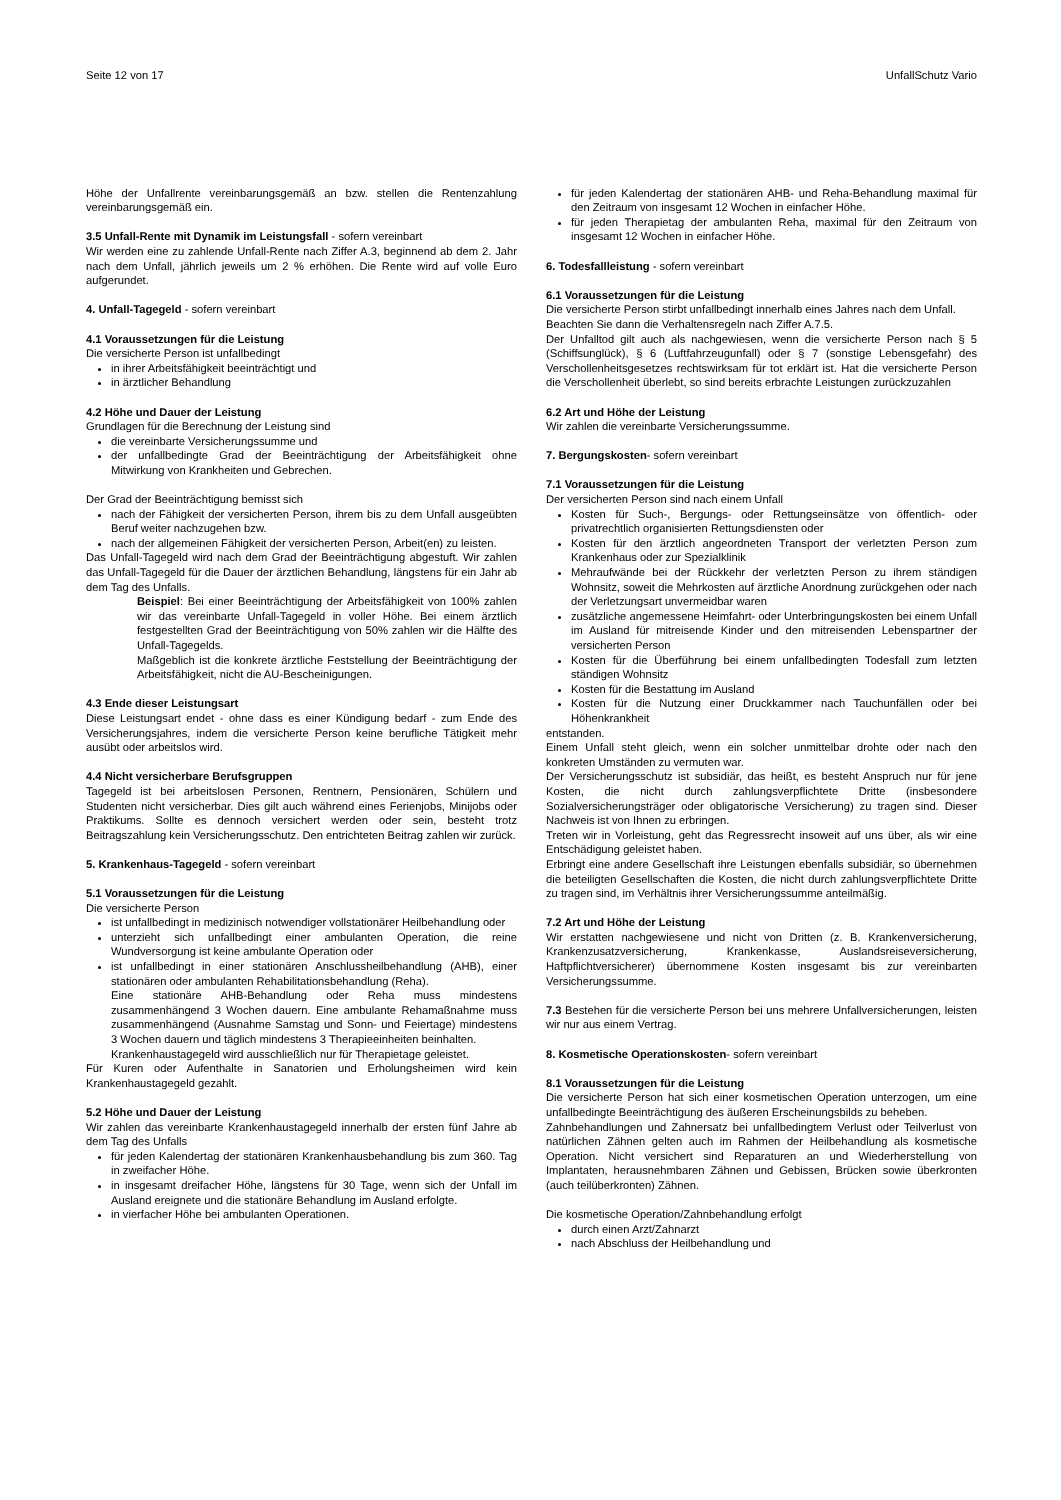Seite 12 von 17 UnfallSchutz Vario
Höhe der Unfallrente vereinbarungsgemäß an bzw. stellen die Rentenzahlung vereinbarungsgemäß ein.
3.5 Unfall-Rente mit Dynamik im Leistungsfall - sofern vereinbart
Wir werden eine zu zahlende Unfall-Rente nach Ziffer A.3, beginnend ab dem 2. Jahr nach dem Unfall, jährlich jeweils um 2 % erhöhen. Die Rente wird auf volle Euro aufgerundet.
4. Unfall-Tagegeld - sofern vereinbart
4.1 Voraussetzungen für die Leistung
Die versicherte Person ist unfallbedingt
in ihrer Arbeitsfähigkeit beeinträchtigt und
in ärztlicher Behandlung
4.2 Höhe und Dauer der Leistung
Grundlagen für die Berechnung der Leistung sind
die vereinbarte Versicherungssumme und
der unfallbedingte Grad der Beeinträchtigung der Arbeitsfähigkeit ohne Mitwirkung von Krankheiten und Gebrechen.
Der Grad der Beeinträchtigung bemisst sich
nach der Fähigkeit der versicherten Person, ihrem bis zu dem Unfall ausgeübten Beruf weiter nachzugehen bzw.
nach der allgemeinen Fähigkeit der versicherten Person, Arbeit(en) zu leisten.
Das Unfall-Tagegeld wird nach dem Grad der Beeinträchtigung abgestuft. Wir zahlen das Unfall-Tagegeld für die Dauer der ärztlichen Behandlung, längstens für ein Jahr ab dem Tag des Unfalls.
Beispiel: Bei einer Beeinträchtigung der Arbeitsfähigkeit von 100% zahlen wir das vereinbarte Unfall-Tagegeld in voller Höhe. Bei einem ärztlich festgestellten Grad der Beeinträchtigung von 50% zahlen wir die Hälfte des Unfall-Tagegelds.
Maßgeblich ist die konkrete ärztliche Feststellung der Beeinträchtigung der Arbeitsfähigkeit, nicht die AU-Bescheinigungen.
4.3 Ende dieser Leistungsart
Diese Leistungsart endet - ohne dass es einer Kündigung bedarf - zum Ende des Versicherungsjahres, indem die versicherte Person keine berufliche Tätigkeit mehr ausübt oder arbeitslos wird.
4.4 Nicht versicherbare Berufsgruppen
Tagegeld ist bei arbeitslosen Personen, Rentnern, Pensionären, Schülern und Studenten nicht versicherbar. Dies gilt auch während eines Ferienjobs, Minijobs oder Praktikums. Sollte es dennoch versichert werden oder sein, besteht trotz Beitragszahlung kein Versicherungsschutz. Den entrichteten Beitrag zahlen wir zurück.
5. Krankenhaus-Tagegeld - sofern vereinbart
5.1 Voraussetzungen für die Leistung
Die versicherte Person
ist unfallbedingt in medizinisch notwendiger vollstationärer Heilbehandlung oder
unterzieht sich unfallbedingt einer ambulanten Operation, die reine Wundversorgung ist keine ambulante Operation oder
ist unfallbedingt in einer stationären Anschlussheilbehandlung (AHB), einer stationären oder ambulanten Rehabilitationsbehandlung (Reha).
Eine stationäre AHB-Behandlung oder Reha muss mindestens zusammenhängend 3 Wochen dauern. Eine ambulante Rehamaßnahme muss zusammenhängend (Ausnahme Samstag und Sonn- und Feiertage) mindestens 3 Wochen dauern und täglich mindestens 3 Therapieeinheiten beinhalten.
Krankenhaustagegeld wird ausschließlich nur für Therapietage geleistet.
Für Kuren oder Aufenthalte in Sanatorien und Erholungsheimen wird kein Krankenhaustagegeld gezahlt.
5.2 Höhe und Dauer der Leistung
Wir zahlen das vereinbarte Krankenhaustagegeld innerhalb der ersten fünf Jahre ab dem Tag des Unfalls
für jeden Kalendertag der stationären Krankenhausbehandlung bis zum 360. Tag in zweifacher Höhe.
in insgesamt dreifacher Höhe, längstens für 30 Tage, wenn sich der Unfall im Ausland ereignete und die stationäre Behandlung im Ausland erfolgte.
in vierfacher Höhe bei ambulanten Operationen.
für jeden Kalendertag der stationären AHB- und Reha-Behandlung maximal für den Zeitraum von insgesamt 12 Wochen in einfacher Höhe.
für jeden Therapietag der ambulanten Reha, maximal für den Zeitraum von insgesamt 12 Wochen in einfacher Höhe.
6. Todesfallleistung - sofern vereinbart
6.1 Voraussetzungen für die Leistung
Die versicherte Person stirbt unfallbedingt innerhalb eines Jahres nach dem Unfall.
Beachten Sie dann die Verhaltensregeln nach Ziffer A.7.5.
Der Unfalltod gilt auch als nachgewiesen, wenn die versicherte Person nach § 5 (Schiffsunglück), § 6 (Luftfahrzeugunfall) oder § 7 (sonstige Lebensgefahr) des Verschollenheitsgesetzes rechtswirksam für tot erklärt ist. Hat die versicherte Person die Verschollenheit überlebt, so sind bereits erbrachte Leistungen zurückzuzahlen
6.2 Art und Höhe der Leistung
Wir zahlen die vereinbarte Versicherungssumme.
7. Bergungskosten- sofern vereinbart
7.1 Voraussetzungen für die Leistung
Der versicherten Person sind nach einem Unfall
Kosten für Such-, Bergungs- oder Rettungseinsätze von öffentlich- oder privatrechtlich organisierten Rettungsdiensten oder
Kosten für den ärztlich angeordneten Transport der verletzten Person zum Krankenhaus oder zur Spezialklinik
Mehraufwände bei der Rückkehr der verletzten Person zu ihrem ständigen Wohnsitz, soweit die Mehrkosten auf ärztliche Anordnung zurückgehen oder nach der Verletzungsart unvermeidbar waren
zusätzliche angemessene Heimfahrt- oder Unterbringungskosten bei einem Unfall im Ausland für mitreisende Kinder und den mitreisenden Lebenspartner der versicherten Person
Kosten für die Überführung bei einem unfallbedingten Todesfall zum letzten ständigen Wohnsitz
Kosten für die Bestattung im Ausland
Kosten für die Nutzung einer Druckkammer nach Tauchunfällen oder bei Höhenkrankheit
entstanden.
Einem Unfall steht gleich, wenn ein solcher unmittelbar drohte oder nach den konkreten Umständen zu vermuten war.
Der Versicherungsschutz ist subsidiär, das heißt, es besteht Anspruch nur für jene Kosten, die nicht durch zahlungsverpflichtete Dritte (insbesondere Sozialversicherungsträger oder obligatorische Versicherung) zu tragen sind. Dieser Nachweis ist von Ihnen zu erbringen.
Treten wir in Vorleistung, geht das Regressrecht insoweit auf uns über, als wir eine Entschädigung geleistet haben.
Erbringt eine andere Gesellschaft ihre Leistungen ebenfalls subsidiär, so übernehmen die beteiligten Gesellschaften die Kosten, die nicht durch zahlungsverpflichtete Dritte zu tragen sind, im Verhältnis ihrer Versicherungssumme anteilmäßig.
7.2 Art und Höhe der Leistung
Wir erstatten nachgewiesene und nicht von Dritten (z. B. Krankenversicherung, Krankenzusatzversicherung, Krankenkasse, Auslandsreiseversicherung, Haftpflichtversicherer) übernommene Kosten insgesamt bis zur vereinbarten Versicherungssumme.
7.3 Bestehen für die versicherte Person bei uns mehrere Unfallversicherungen, leisten wir nur aus einem Vertrag.
8. Kosmetische Operationskosten- sofern vereinbart
8.1 Voraussetzungen für die Leistung
Die versicherte Person hat sich einer kosmetischen Operation unterzogen, um eine unfallbedingte Beeinträchtigung des äußeren Erscheinungsbilds zu beheben.
Zahnbehandlungen und Zahnersatz bei unfallbedingtem Verlust oder Teilverlust von natürlichen Zähnen gelten auch im Rahmen der Heilbehandlung als kosmetische Operation. Nicht versichert sind Reparaturen an und Wiederherstellung von Implantaten, herausnehmbaren Zähnen und Gebissen, Brücken sowie überkronten (auch teilüberkronten) Zähnen.
Die kosmetische Operation/Zahnbehandlung erfolgt
durch einen Arzt/Zahnarzt
nach Abschluss der Heilbehandlung und